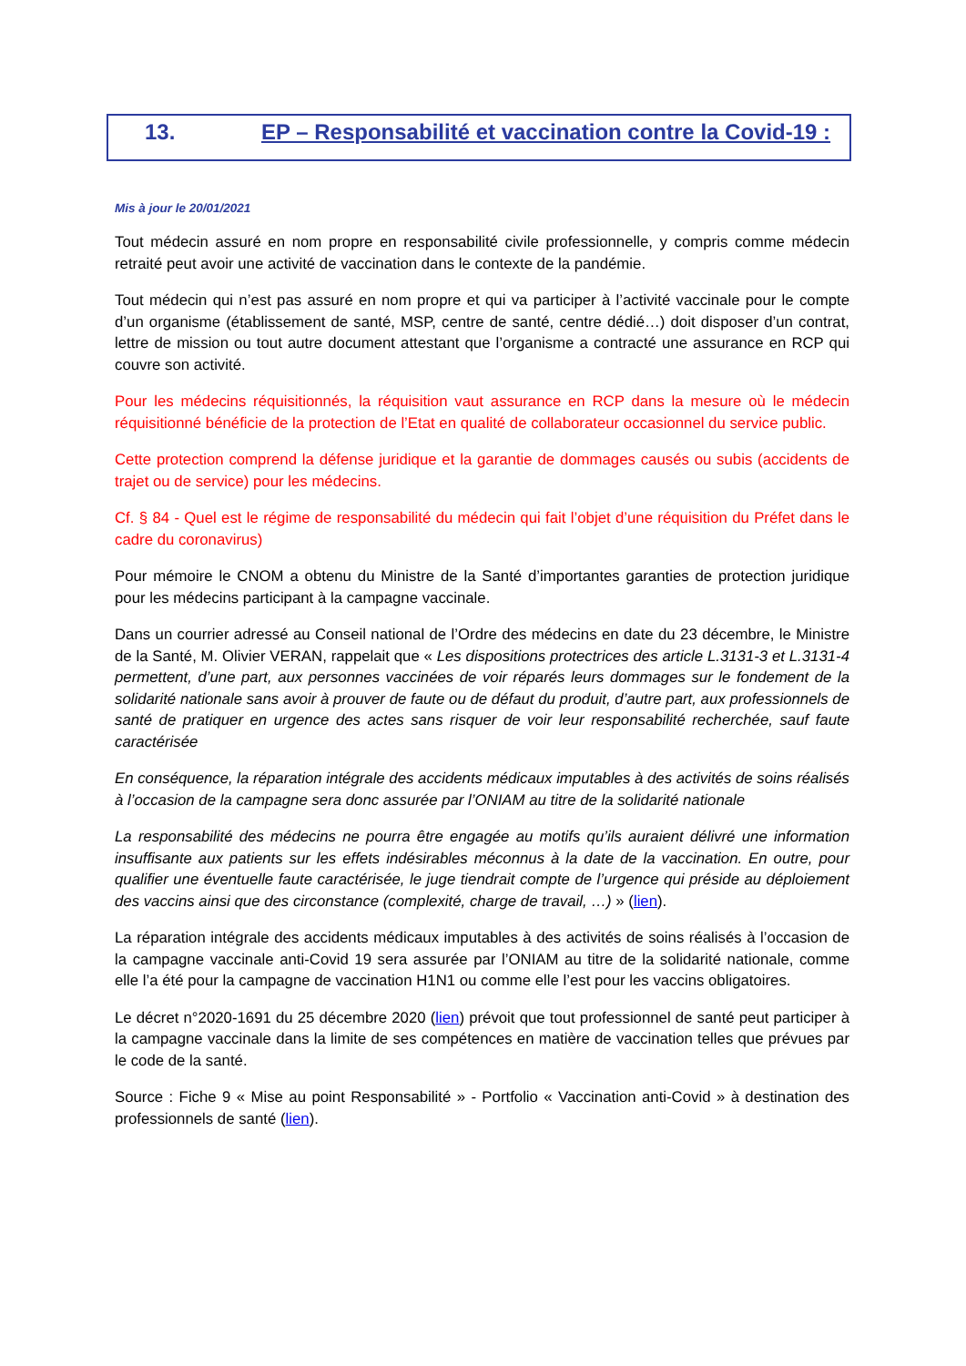13. EP – Responsabilité et vaccination contre la Covid-19 :
Mis à jour le 20/01/2021
Tout médecin assuré en nom propre en responsabilité civile professionnelle, y compris comme médecin retraité peut avoir une activité de vaccination dans le contexte de la pandémie.
Tout médecin qui n’est pas assuré en nom propre et qui va participer à l’activité vaccinale pour le compte d’un organisme (établissement de santé, MSP, centre de santé, centre dédié…) doit disposer d’un contrat, lettre de mission ou tout autre document attestant que l’organisme a contracté une assurance en RCP qui couvre son activité.
Pour les médecins réquisitionnés, la réquisition vaut assurance en RCP dans la mesure où le médecin réquisitionné bénéficie de la protection de l’Etat en qualité de collaborateur occasionnel du service public.
Cette protection comprend la défense juridique et la garantie de dommages causés ou subis (accidents de trajet ou de service) pour les médecins.
Cf. § 84 - Quel est le régime de responsabilité du médecin qui fait l’objet d’une réquisition du Préfet dans le cadre du coronavirus)
Pour mémoire le CNOM a obtenu du Ministre de la Santé d’importantes garanties de protection juridique pour les médecins participant à la campagne vaccinale.
Dans un courrier adressé au Conseil national de l’Ordre des médecins en date du 23 décembre, le Ministre de la Santé, M. Olivier VERAN, rappelait que « Les dispositions protectrices des article L.3131-3 et L.3131-4 permettent, d’une part, aux personnes vaccinées de voir réparés leurs dommages sur le fondement de la solidarité nationale sans avoir à prouver de faute ou de défaut du produit, d’autre part, aux professionnels de santé de pratiquer en urgence des actes sans risquer de voir leur responsabilité recherchée, sauf faute caractérisée
En conséquence, la réparation intégrale des accidents médicaux imputables à des activités de soins réalisés à l’occasion de la campagne sera donc assurée par l’ONIAM au titre de la solidarité nationale
La responsabilité des médecins ne pourra être engagée au motifs qu’ils auraient délivré une information insuffisante aux patients sur les effets indésirables méconnus à la date de la vaccination. En outre, pour qualifier une éventuelle faute caractérisée, le juge tiendrait compte de l’urgence qui préside au déploiement des vaccins ainsi que des circonstance (complexité, charge de travail, …) » (lien).
La réparation intégrale des accidents médicaux imputables à des activités de soins réalisés à l’occasion de la campagne vaccinale anti-Covid 19 sera assurée par l’ONIAM au titre de la solidarité nationale, comme elle l’a été pour la campagne de vaccination H1N1 ou comme elle l’est pour les vaccins obligatoires.
Le décret n°2020-1691 du 25 décembre 2020 (lien) prévoit que tout professionnel de santé peut participer à la campagne vaccinale dans la limite de ses compétences en matière de vaccination telles que prévues par le code de la santé.
Source : Fiche 9 « Mise au point Responsabilité » - Portfolio « Vaccination anti-Covid » à destination des professionnels de santé (lien).